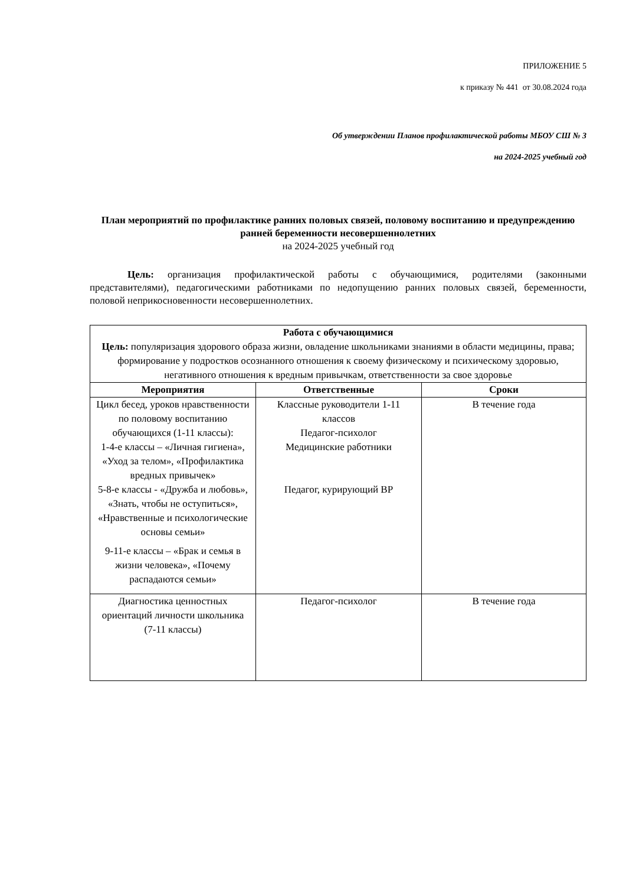ПРИЛОЖЕНИЕ 5
к приказу № 441 от 30.08.2024 года
Об утверждении Планов профилактической работы МБОУ СШ № 3
на 2024-2025 учебный год
План мероприятий по профилактике ранних половых связей, половому воспитанию и предупреждению ранней беременности несовершеннолетних
на 2024-2025 учебный год
Цель: организация профилактической работы с обучающимися, родителями (законными представителями), педагогическими работниками по недопущению ранних половых связей, беременности, половой неприкосновенности несовершеннолетних.
| Работа с обучающимися Цель: популяризация здорового образа жизни, овладение школьниками знаниями в области медицины, права; формирование у подростков осознанного отношения к своему физическому и психическому здоровью, негативного отношения к вредным привычкам, ответственности за свое здоровье | | |
| Мероприятия | Ответственные | Сроки |
| Цикл бесед, уроков нравственности по половому воспитанию обучающихся (1-11 классы): 1-4-е классы – «Личная гигиена», «Уход за телом», «Профилактика вредных привычек» 5-8-е классы - «Дружба и любовь», «Знать, чтобы не оступиться», «Нравственные и психологические основы семьи» 9-11-е классы – «Брак и семья в жизни человека», «Почему распадаются семьи» | Классные руководители 1-11 классов Педагог-психолог Медицинские работники Педагог, курирующий ВР | В течение года |
| Диагностика ценностных ориентаций личности школьника (7-11 классы) | Педагог-психолог | В течение года |